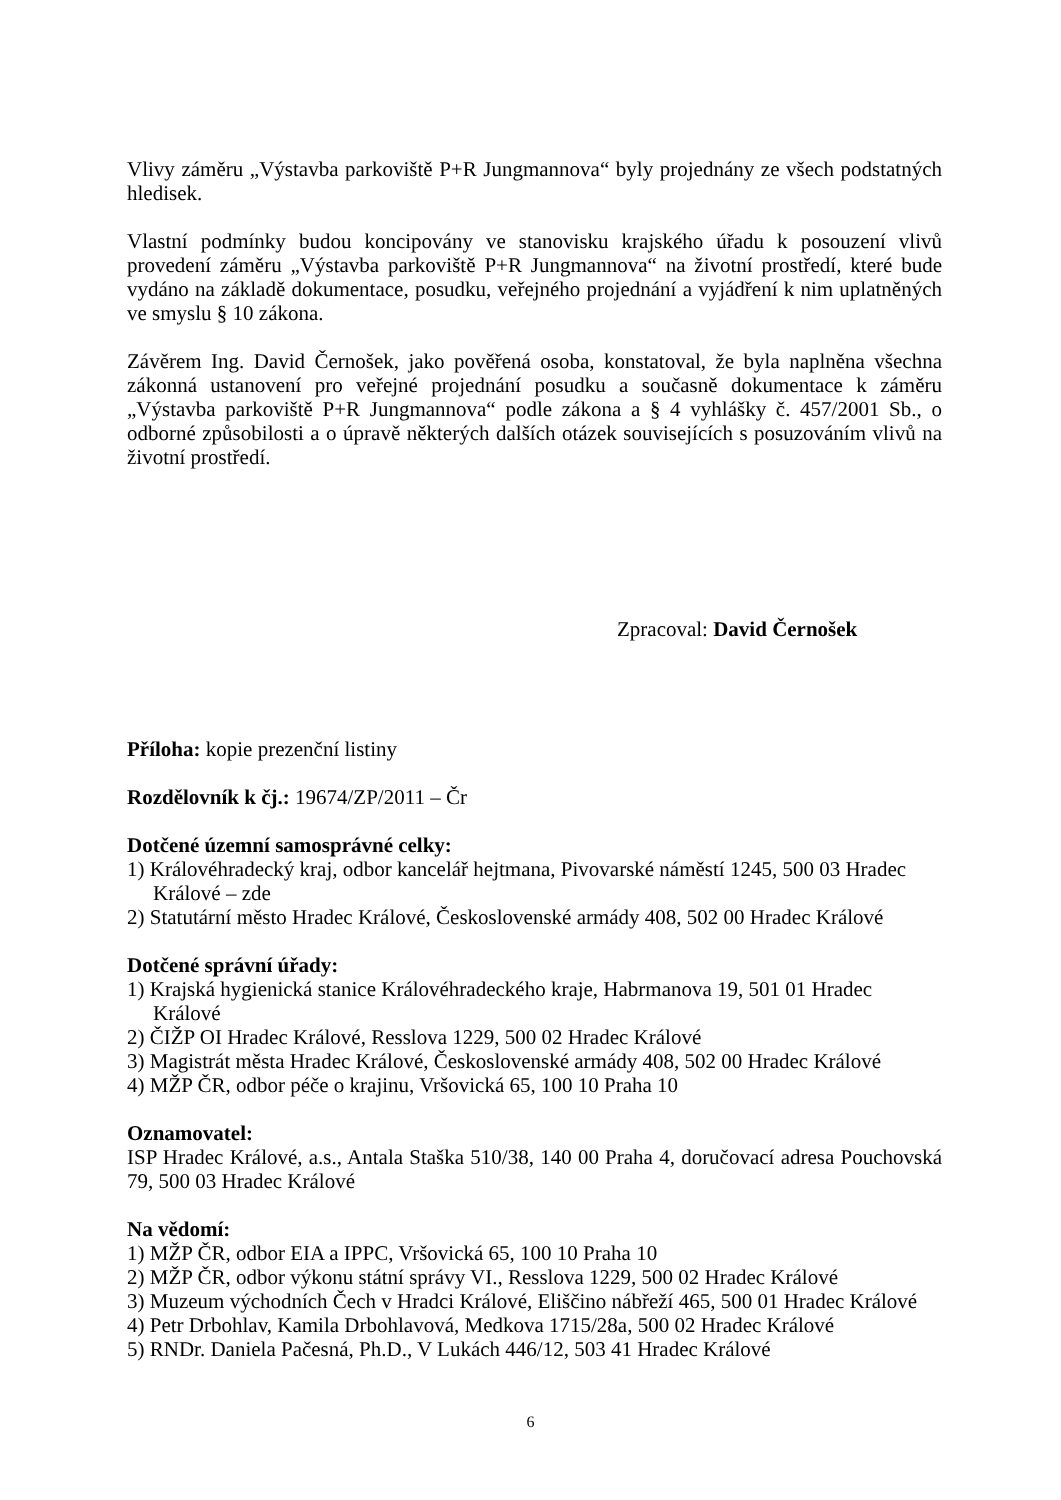Vlivy záměru „Výstavba parkoviště P+R Jungmannova“ byly projednány ze všech podstatných hledisek.
Vlastní podmínky budou koncipovány ve stanovisku krajského úřadu k posouzení vlivů provedení záměru „Výstavba parkoviště P+R Jungmannova“ na životní prostředí, které bude vydáno na základě dokumentace, posudku, veřejného projednání a vyjádření k nim uplatněných ve smyslu § 10 zákona.
Závěrem Ing. David Černošek, jako pověřená osoba, konstatoval, že byla naplněna všechna zákonná ustanovení pro veřejné projednání posudku a současně dokumentace k záměru „Výstavba parkoviště P+R Jungmannova“ podle zákona a § 4 vyhlášky č. 457/2001 Sb., o odborné způsobilosti a o úpravě některých dalších otázek souvisejících s posuzováním vlivů na životní prostředí.
Zpracoval: David Černošek
Příloha: kopie prezenční listiny
Rozdělovník k čj.: 19674/ZP/2011 – Čr
Dotčené územní samosprávné celky:
1) Královéhradecký kraj, odbor kancelář hejtmana, Pivovarské náměstí 1245, 500 03 Hradec Králové – zde
2) Statutární město Hradec Králové, Československé armády 408, 502 00 Hradec Králové
Dotčené správní úřady:
1) Krajská hygienická stanice Královéhradeckého kraje, Habrmanova 19, 501 01 Hradec
Králové
2) ČIŽP OI Hradec Králové, Resslova 1229, 500 02 Hradec Králové
3) Magistrát města Hradec Králové, Československé armády 408, 502 00 Hradec Králové
4) MŽP ČR, odbor péče o krajinu, Vršovická 65, 100 10 Praha 10
Oznamovatel:
ISP Hradec Králové, a.s., Antala Staška 510/38, 140 00 Praha 4, doručovací adresa Pouchovská 79, 500 03 Hradec Králové
Na vědomí:
1) MŽP ČR, odbor EIA a IPPC, Vršovická 65, 100 10 Praha 10
2) MŽP ČR, odbor výkonu státní správy VI., Resslova 1229, 500 02 Hradec Králové
3) Muzeum východních Čech v Hradci Králové, Eliščino nábřeží 465, 500 01 Hradec Králové
4) Petr Drbohlav, Kamila Drbohlavová, Medkova 1715/28a, 500 02 Hradec Králové
5) RNDr. Daniela Pačesná, Ph.D., V Lukách 446/12, 503 41 Hradec Králové
6